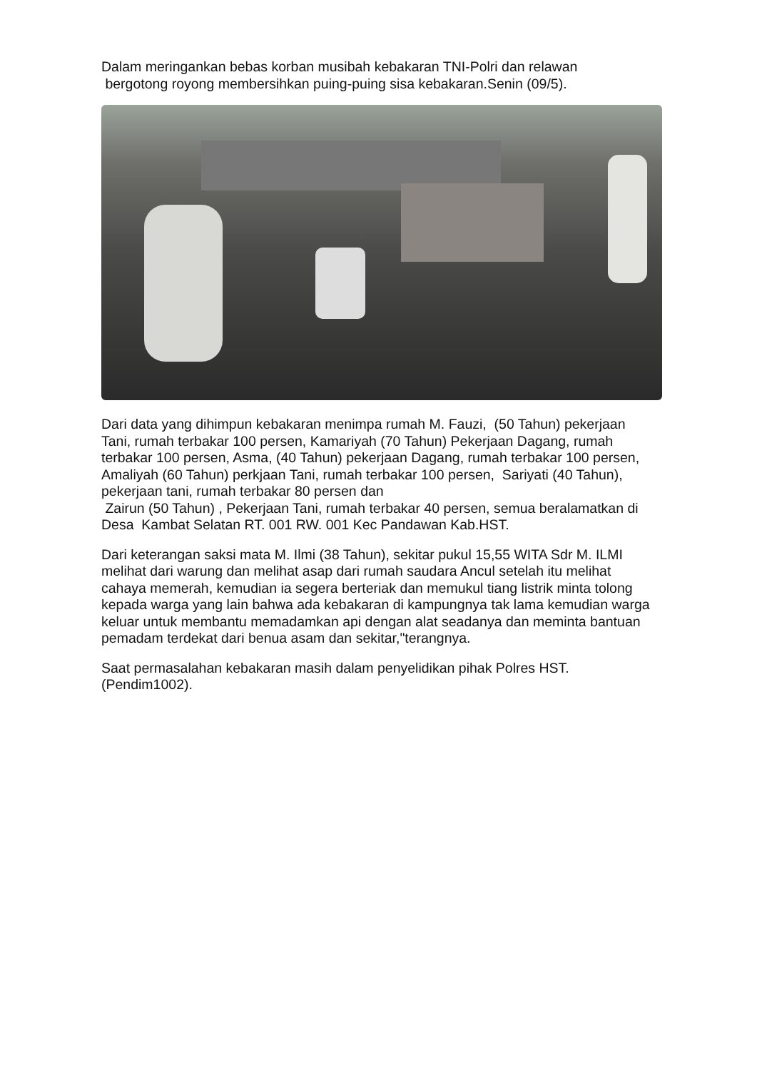Dalam meringankan bebas korban musibah kebakaran TNI-Polri dan relawan
bergotong royong membersihkan puing-puing sisa kebakaran.Senin (09/5).
Dari data yang dihimpun kebakaran menimpa rumah M. Fauzi, (50 Tahun) pekerjaan Tani, rumah terbakar 100 persen, Kamariyah (70 Tahun) Pekerjaan Dagang, rumah terbakar 100 persen, Asma, (40 Tahun) pekerjaan Dagang, rumah terbakar 100 persen, Amaliyah (60 Tahun) perkjaan Tani, rumah terbakar 100 persen, Sariyati (40 Tahun), pekerjaan tani, rumah terbakar 80 persen dan
Zairun (50 Tahun) , Pekerjaan Tani, rumah terbakar 40 persen, semua beralamatkan di Desa Kambat Selatan RT. 001 RW. 001 Kec Pandawan Kab.HST.
Dari keterangan saksi mata M. Ilmi (38 Tahun), sekitar pukul 15,55 WITA Sdr M. ILMI melihat dari warung dan melihat asap dari rumah saudara Ancul setelah itu melihat cahaya memerah, kemudian ia segera berteriak dan memukul tiang listrik minta tolong kepada warga yang lain bahwa ada kebakaran di kampungnya tak lama kemudian warga keluar untuk membantu memadamkan api dengan alat seadanya dan meminta bantuan pemadam terdekat dari benua asam dan sekitar,"terangnya.
Saat permasalahan kebakaran masih dalam penyelidikan pihak Polres HST.(Pendim1002).